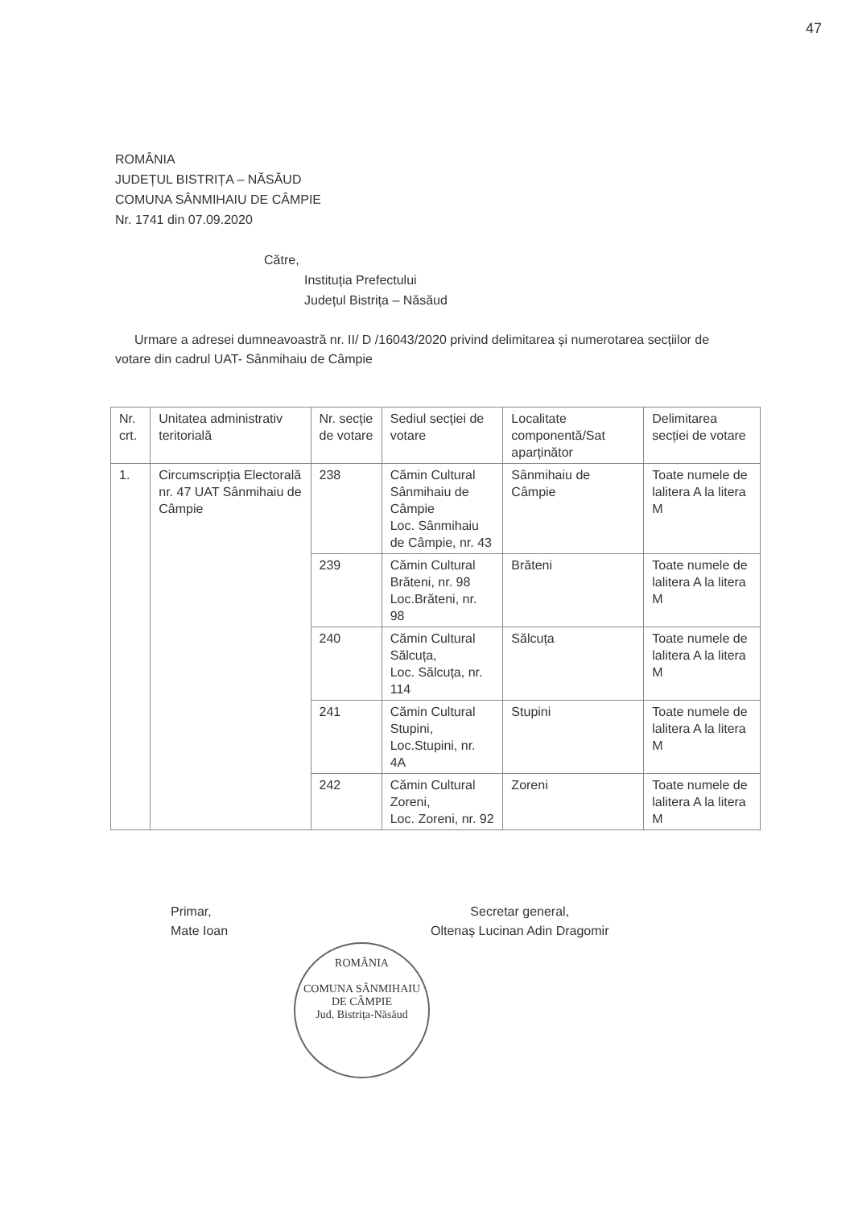47
ROMÂNIA
JUDEȚUL BISTRIȚA – NĂSĂUD
COMUNA SÂNMIHAIU DE CÂMPIE
Nr. 1741 din 07.09.2020
Către,
Instituția Prefectului
Județul Bistrița – Năsăud
Urmare a adresei dumneavoastră nr. II/ D /16043/2020 privind delimitarea și numerotarea secțiilor de votare din cadrul UAT- Sânmihaiu de Câmpie
| Nr. crt. | Unitatea administrativ teritorială | Nr. secție de votare | Sediul secției de votare | Localitate componentă/Sat aparținător | Delimitarea secției de votare |
| --- | --- | --- | --- | --- | --- |
| 1. | Circumscripția Electorală nr. 47 UAT Sânmihaiu de Câmpie | 238 | Cămin Cultural Sânmihaiu de Câmpie Loc. Sânmihaiu de Câmpie, nr. 43 | Sânmihaiu de Câmpie | Toate numele de lalitera A la litera M |
| | | 239 | Cămin Cultural Brăteni, nr. 98 Loc.Brăteni, nr. 98 | Brăteni | Toate numele de lalitera A la litera M |
| | | 240 | Cămin Cultural Sălcuța, Loc. Sălcuța, nr. 114 | Sălcuța | Toate numele de lalitera A la litera M |
| | | 241 | Cămin Cultural Stupini, Loc.Stupini, nr. 4A | Stupini | Toate numele de lalitera A la litera M |
| | | 242 | Cămin Cultural Zoreni, Loc. Zoreni, nr. 92 | Zoreni | Toate numele de lalitera A la litera M |
Primar,
Mate Ioan
Secretar general,
Oltenaș Lucinan Adin Dragomir
ROMÂNIA
COMUNA SÂNMIHAIU DE CÂMPIE
Jud. Bistrița-Năsăud